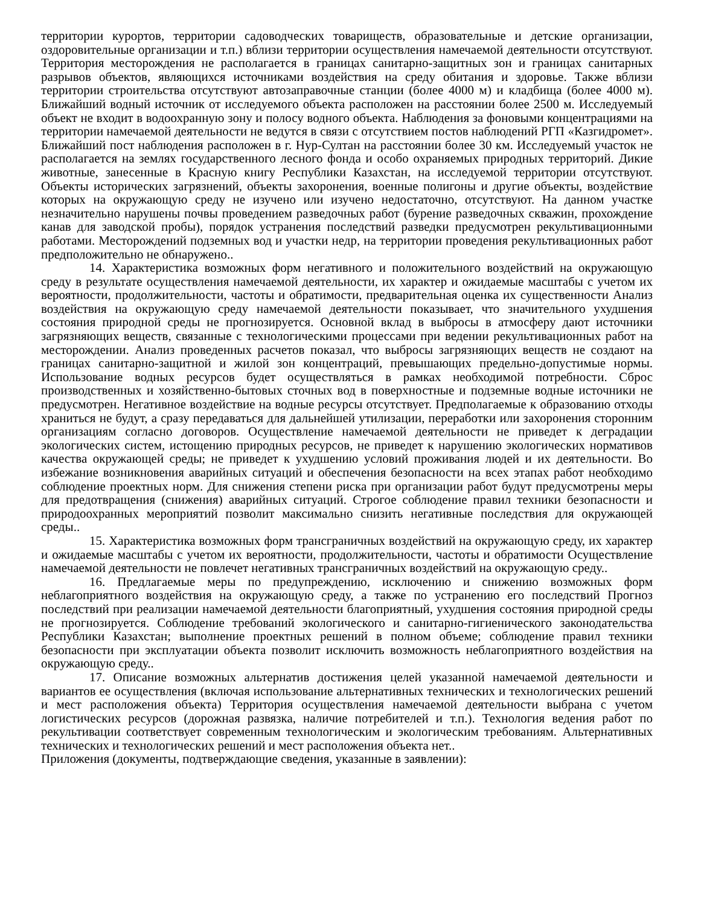территории курортов, территории садоводческих товариществ, образовательные и детские организации, оздоровительные организации и т.п.) вблизи территории осуществления намечаемой деятельности отсутствуют. Территория месторождения не располагается в границах санитарно-защитных зон и границах санитарных разрывов объектов, являющихся источниками воздействия на среду обитания и здоровье. Также вблизи территории строительства отсутствуют автозаправочные станции (более 4000 м) и кладбища (более 4000 м). Ближайший водный источник от исследуемого объекта расположен на расстоянии более 2500 м. Исследуемый объект не входит в водоохранную зону и полосу водного объекта. Наблюдения за фоновыми концентрациями на территории намечаемой деятельности не ведутся в связи с отсутствием постов наблюдений РГП «Казгидромет». Ближайший пост наблюдения расположен в г. Нур-Султан на расстоянии более 30 км. Исследуемый участок не располагается на землях государственного лесного фонда и особо охраняемых природных территорий. Дикие животные, занесенные в Красную книгу Республики Казахстан, на исследуемой территории отсутствуют. Объекты исторических загрязнений, объекты захоронения, военные полигоны и другие объекты, воздействие которых на окружающую среду не изучено или изучено недостаточно, отсутствуют. На данном участке незначительно нарушены почвы проведением разведочных работ (бурение разведочных скважин, прохождение канав для заводской пробы), порядок устранения последствий разведки предусмотрен рекультивационными работами. Месторождений подземных вод и участки недр, на территории проведения рекультивационных работ предположительно не обнаружено..
14. Характеристика возможных форм негативного и положительного воздействий на окружающую среду в результате осуществления намечаемой деятельности, их характер и ожидаемые масштабы с учетом их вероятности, продолжительности, частоты и обратимости, предварительная оценка их существенности Анализ воздействия на окружающую среду намечаемой деятельности показывает, что значительного ухудшения состояния природной среды не прогнозируется. Основной вклад в выбросы в атмосферу дают источники загрязняющих веществ, связанные с технологическими процессами при ведении рекультивационных работ на месторождении. Анализ проведенных расчетов показал, что выбросы загрязняющих веществ не создают на границах санитарно-защитной и жилой зон концентраций, превышающих предельно-допустимые нормы. Использование водных ресурсов будет осуществляться в рамках необходимой потребности. Сброс производственных и хозяйственно-бытовых сточных вод в поверхностные и подземные водные источники не предусмотрен. Негативное воздействие на водные ресурсы отсутствует. Предполагаемые к образованию отходы храниться не будут, а сразу передаваться для дальнейшей утилизации, переработки или захоронения сторонним организациям согласно договоров. Осуществление намечаемой деятельности не приведет к деградации экологических систем, истощению природных ресурсов, не приведет к нарушению экологических нормативов качества окружающей среды; не приведет к ухудшению условий проживания людей и их деятельности. Во избежание возникновения аварийных ситуаций и обеспечения безопасности на всех этапах работ необходимо соблюдение проектных норм. Для снижения степени риска при организации работ будут предусмотрены меры для предотвращения (снижения) аварийных ситуаций. Строгое соблюдение правил техники безопасности и природоохранных мероприятий позволит максимально снизить негативные последствия для окружающей среды..
15. Характеристика возможных форм трансграничных воздействий на окружающую среду, их характер и ожидаемые масштабы с учетом их вероятности, продолжительности, частоты и обратимости Осуществление намечаемой деятельности не повлечет негативных трансграничных воздействий на окружающую среду..
16. Предлагаемые меры по предупреждению, исключению и снижению возможных форм неблагоприятного воздействия на окружающую среду, а также по устранению его последствий Прогноз последствий при реализации намечаемой деятельности благоприятный, ухудшения состояния природной среды не прогнозируется. Соблюдение требований экологического и санитарно-гигиенического законодательства Республики Казахстан; выполнение проектных решений в полном объеме; соблюдение правил техники безопасности при эксплуатации объекта позволит исключить возможность неблагоприятного воздействия на окружающую среду..
17. Описание возможных альтернатив достижения целей указанной намечаемой деятельности и вариантов ее осуществления (включая использование альтернативных технических и технологических решений и мест расположения объекта) Территория осуществления намечаемой деятельности выбрана с учетом логистических ресурсов (дорожная развязка, наличие потребителей и т.п.). Технология ведения работ по рекультивации соответствует современным технологическим и экологическим требованиям. Альтернативных технических и технологических решений и мест расположения объекта нет..
Приложения (документы, подтверждающие сведения, указанные в заявлении):